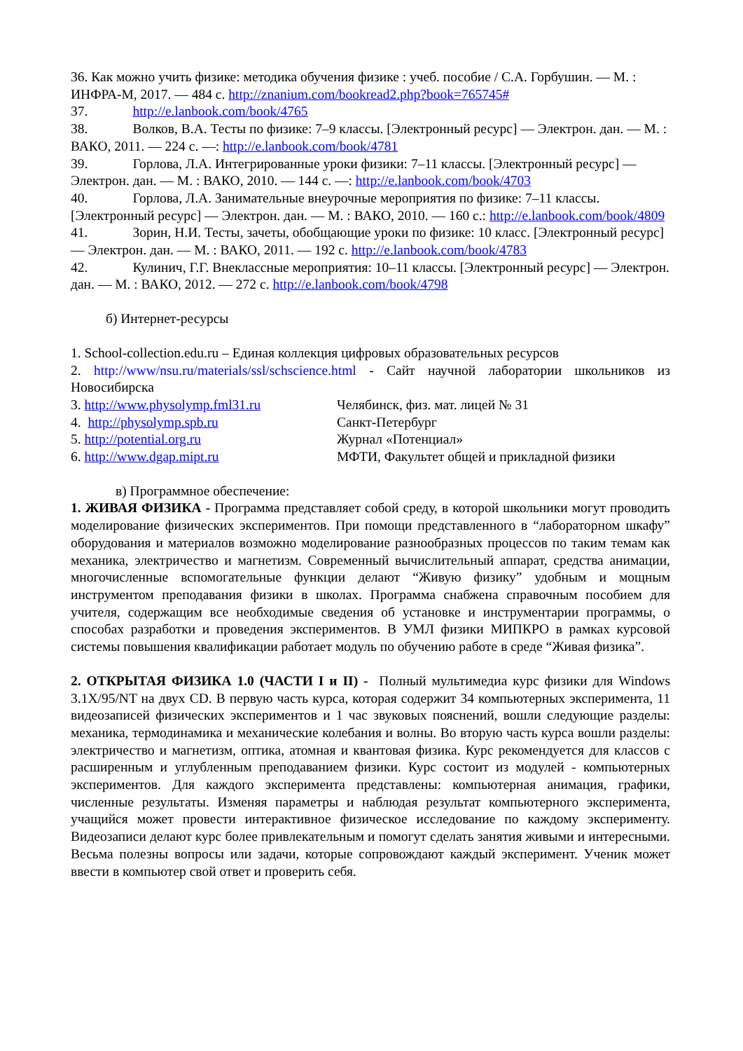36. Как можно учить физике: методика обучения физике : учеб. пособие / С.А. Горбушин. — М. : ИНФРА-М, 2017. — 484 с. http://znanium.com/bookread2.php?book=765745#
37. http://e.lanbook.com/book/4765
38. Волков, В.А. Тесты по физике: 7–9 классы. [Электронный ресурс] — Электрон. дан. — М. : ВАКО, 2011. — 224 с. —: http://e.lanbook.com/book/4781
39. Горлова, Л.А. Интегрированные уроки физики: 7–11 классы. [Электронный ресурс] — Электрон. дан. — М. : ВАКО, 2010. — 144 с. —: http://e.lanbook.com/book/4703
40. Горлова, Л.А. Занимательные внеурочные мероприятия по физике: 7–11 классы. [Электронный ресурс] — Электрон. дан. — М. : ВАКО, 2010. — 160 с.: http://e.lanbook.com/book/4809
41. Зорин, Н.И. Тесты, зачеты, обобщающие уроки по физике: 10 класс. [Электронный ресурс] — Электрон. дан. — М. : ВАКО, 2011. — 192 с. http://e.lanbook.com/book/4783
42. Кулинич, Г.Г. Внеклассные мероприятия: 10–11 классы. [Электронный ресурс] — Электрон. дан. — М. : ВАКО, 2012. — 272 с. http://e.lanbook.com/book/4798
б) Интернет-ресурсы
1. School-collection.edu.ru – Единая коллекция цифровых образовательных ресурсов
2. http://www/nsu.ru/materials/ssl/schscience.html - Сайт научной лаборатории школьников из Новосибирска
3. http://www.physolymp.fml31.ru Челябинск, физ. мат. лицей № 31
4. http://physolymp.spb.ru Санкт-Петербург
5. http://potential.org.ru Журнал «Потенциал»
6. http://www.dgap.mipt.ru МФТИ, Факультет общей и прикладной физики
в) Программное обеспечение:
1. ЖИВАЯ ФИЗИКА - Программа представляет собой среду, в которой школьники могут проводить моделирование физических экспериментов. При помощи представленного в “лабораторном шкафу” оборудования и материалов возможно моделирование разнообразных процессов по таким темам как механика, электричество и магнетизм. Современный вычислительный аппарат, средства анимации, многочисленные вспомогательные функции делают “Живую физику” удобным и мощным инструментом преподавания физики в школах. Программа снабжена справочным пособием для учителя, содержащим все необходимые сведения об установке и инструментарии программы, о способах разработки и проведения экспериментов. В УМЛ физики МИПКРО в рамках курсовой системы повышения квалификации работает модуль по обучению работе в среде “Живая физика”.
2. ОТКРЫТАЯ ФИЗИКА 1.0 (ЧАСТИ I и II) - Полный мультимедиа курс физики для Windows 3.1X/95/NT на двух CD. В первую часть курса, которая содержит 34 компьютерных эксперимента, 11 видеозаписей физических экспериментов и 1 час звуковых пояснений, вошли следующие разделы: механика, термодинамика и механические колебания и волны. Во вторую часть курса вошли разделы: электричество и магнетизм, оптика, атомная и квантовая физика. Курс рекомендуется для классов с расширенным и углубленным преподаванием физики. Курс состоит из модулей - компьютерных экспериментов. Для каждого эксперимента представлены: компьютерная анимация, графики, численные результаты. Изменяя параметры и наблюдая результат компьютерного эксперимента, учащийся может провести интерактивное физическое исследование по каждому эксперименту. Видеозаписи делают курс более привлекательным и помогут сделать занятия живыми и интересными. Весьма полезны вопросы или задачи, которые сопровождают каждый эксперимент. Ученик может ввести в компьютер свой ответ и проверить себя.